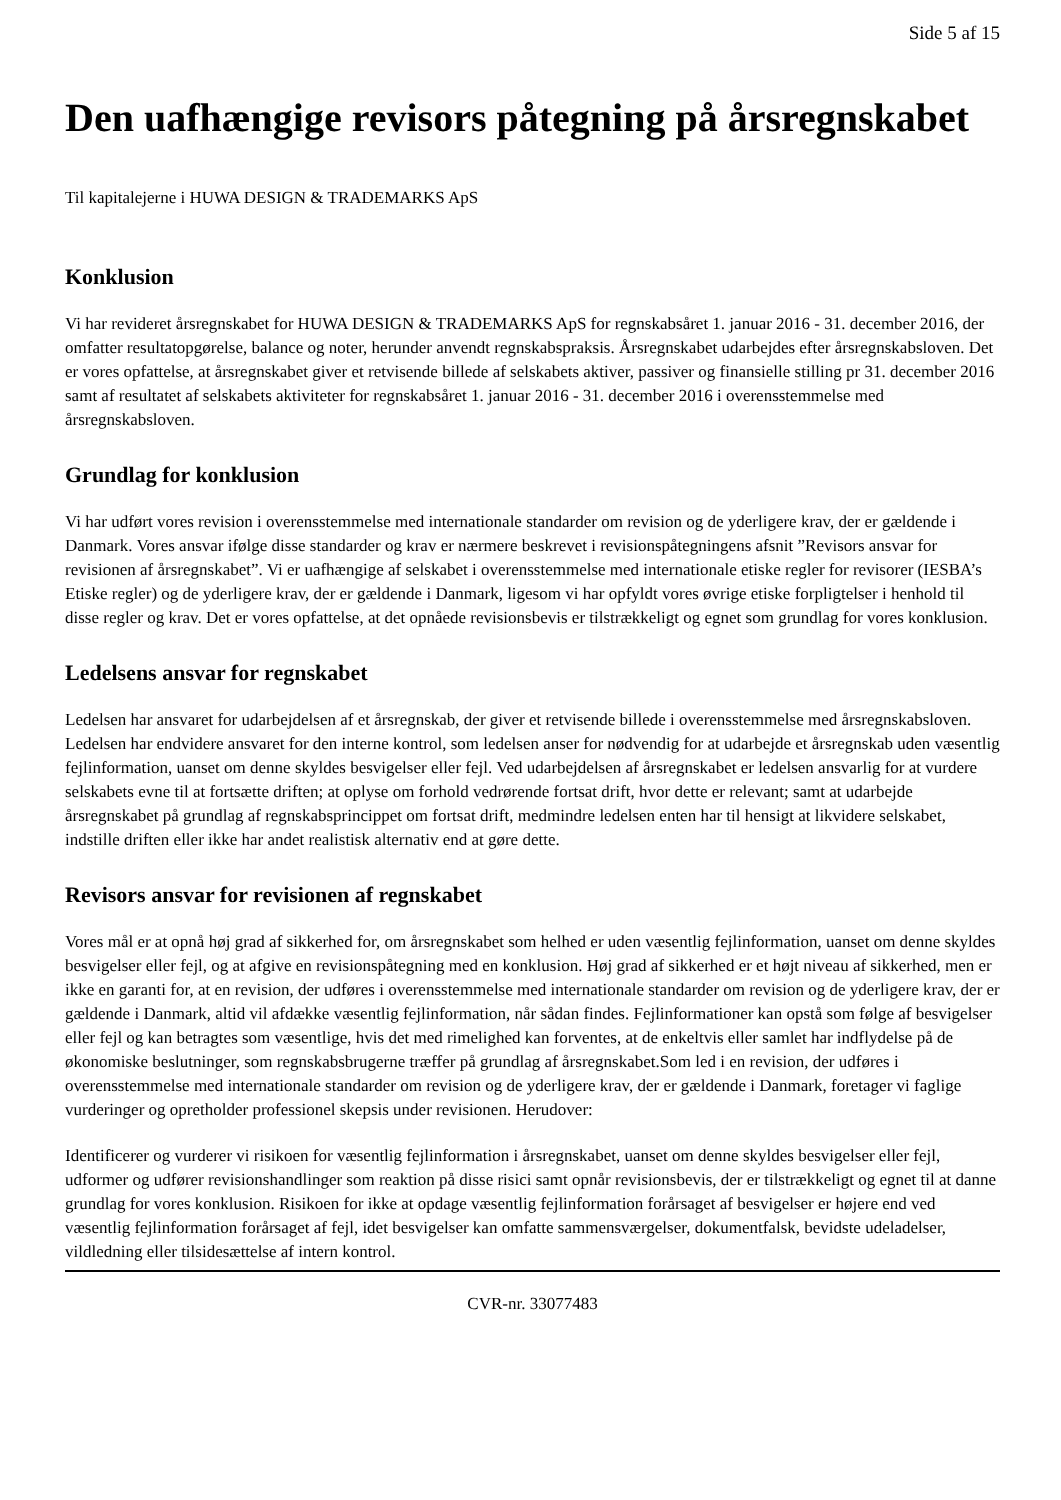Side 5 af 15
Den uafhængige revisors påtegning på årsregnskabet
Til kapitalejerne i HUWA DESIGN & TRADEMARKS ApS
Konklusion
Vi har revideret årsregnskabet for HUWA DESIGN & TRADEMARKS ApS for regnskabsåret 1. januar 2016 - 31. december 2016, der omfatter resultatopgørelse, balance og noter, herunder anvendt regnskabspraksis. Årsregnskabet udarbejdes efter årsregnskabsloven. Det er vores opfattelse, at årsregnskabet giver et retvisende billede af selskabets aktiver, passiver og finansielle stilling pr 31. december 2016 samt af resultatet af selskabets aktiviteter for regnskabsåret 1. januar 2016 - 31. december 2016 i overensstemmelse med årsregnskabsloven.
Grundlag for konklusion
Vi har udført vores revision i overensstemmelse med internationale standarder om revision og de yderligere krav, der er gældende i Danmark. Vores ansvar ifølge disse standarder og krav er nærmere beskrevet i revisionspåtegningens afsnit ”Revisors ansvar for revisionen af årsregnskabet”. Vi er uafhængige af selskabet i overensstemmelse med internationale etiske regler for revisorer (IESBA’s Etiske regler) og de yderligere krav, der er gældende i Danmark, ligesom vi har opfyldt vores øvrige etiske forpligtelser i henhold til disse regler og krav. Det er vores opfattelse, at det opnåede revisionsbevis er tilstrækkeligt og egnet som grundlag for vores konklusion.
Ledelsens ansvar for regnskabet
Ledelsen har ansvaret for udarbejdelsen af et årsregnskab, der giver et retvisende billede i overensstemmelse med årsregnskabsloven. Ledelsen har endvidere ansvaret for den interne kontrol, som ledelsen anser for nødvendig for at udarbejde et årsregnskab uden væsentlig fejlinformation, uanset om denne skyldes besvigelser eller fejl. Ved udarbejdelsen af årsregnskabet er ledelsen ansvarlig for at vurdere selskabets evne til at fortsætte driften; at oplyse om forhold vedrørende fortsat drift, hvor dette er relevant; samt at udarbejde årsregnskabet på grundlag af regnskabsprincippet om fortsat drift, medmindre ledelsen enten har til hensigt at likvidere selskabet, indstille driften eller ikke har andet realistisk alternativ end at gøre dette.
Revisors ansvar for revisionen af regnskabet
Vores mål er at opnå høj grad af sikkerhed for, om årsregnskabet som helhed er uden væsentlig fejlinformation, uanset om denne skyldes besvigelser eller fejl, og at afgive en revisionspåtegning med en konklusion. Høj grad af sikkerhed er et højt niveau af sikkerhed, men er ikke en garanti for, at en revision, der udføres i overensstemmelse med internationale standarder om revision og de yderligere krav, der er gældende i Danmark, altid vil afdække væsentlig fejlinformation, når sådan findes. Fejlinformationer kan opstå som følge af besvigelser eller fejl og kan betragtes som væsentlige, hvis det med rimelighed kan forventes, at de enkeltvis eller samlet har indflydelse på de økonomiske beslutninger, som regnskabsbrugerne træffer på grundlag af årsregnskabet.Som led i en revision, der udføres i overensstemmelse med internationale standarder om revision og de yderligere krav, der er gældende i Danmark, foretager vi faglige vurderinger og opretholder professionel skepsis under revisionen. Herudover:
Identificerer og vurderer vi risikoen for væsentlig fejlinformation i årsregnskabet, uanset om denne skyldes besvigelser eller fejl, udformer og udfører revisionshandlinger som reaktion på disse risici samt opnår revisionsbevis, der er tilstrækkeligt og egnet til at danne grundlag for vores konklusion. Risikoen for ikke at opdage væsentlig fejlinformation forårsaget af besvigelser er højere end ved væsentlig fejlinformation forårsaget af fejl, idet besvigelser kan omfatte sammensværgelser, dokumentfalsk, bevidste udeladelser, vildledning eller tilsidesættelse af intern kontrol.
CVR-nr. 33077483